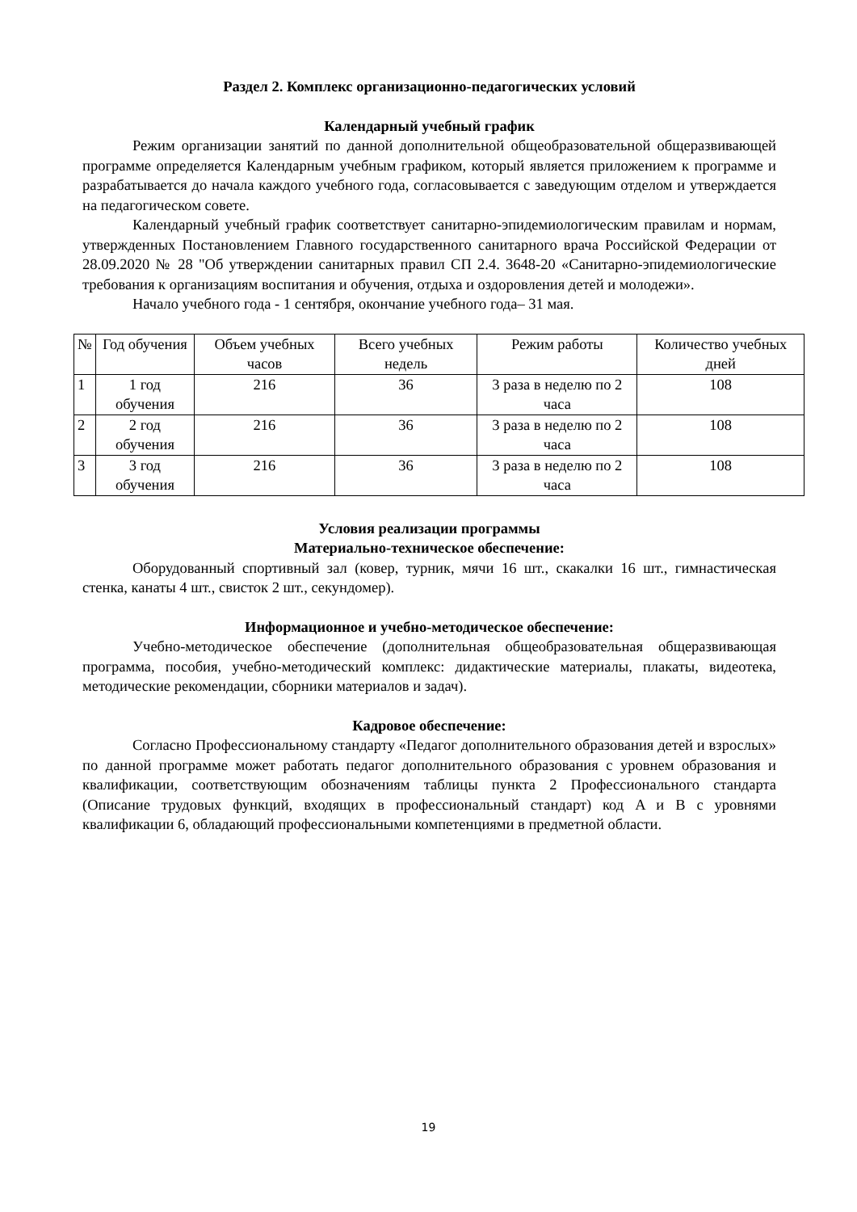Раздел 2. Комплекс организационно-педагогических условий
Календарный учебный график
Режим организации занятий по данной дополнительной общеобразовательной общеразвивающей программе определяется Календарным учебным графиком, который является приложением к программе и разрабатывается до начала каждого учебного года, согласовывается с заведующим отделом и утверждается на педагогическом совете.
Календарный учебный график соответствует санитарно-эпидемиологическим правилам и нормам, утвержденных Постановлением Главного государственного санитарного врача Российской Федерации от 28.09.2020 № 28 "Об утверждении санитарных правил СП 2.4. 3648-20 «Санитарно-эпидемиологические требования к организациям воспитания и обучения, отдыха и оздоровления детей и молодежи».
Начало учебного года - 1 сентября, окончание учебного года– 31 мая.
| № | Год обучения | Объем учебных часов | Всего учебных недель | Режим работы | Количество учебных дней |
| --- | --- | --- | --- | --- | --- |
| 1 | 1 год обучения | 216 | 36 | 3 раза в неделю по 2 часа | 108 |
| 2 | 2 год обучения | 216 | 36 | 3 раза в неделю по 2 часа | 108 |
| 3 | 3 год обучения | 216 | 36 | 3 раза в неделю по 2 часа | 108 |
Условия реализации программы
Материально-техническое обеспечение:
Оборудованный спортивный зал (ковер, турник, мячи 16 шт., скакалки 16 шт., гимнастическая стенка, канаты 4 шт., свисток 2 шт., секундомер).
Информационное и учебно-методическое обеспечение:
Учебно-методическое обеспечение (дополнительная общеобразовательная общеразвивающая программа, пособия, учебно-методический комплекс: дидактические материалы, плакаты, видеотека, методические рекомендации, сборники материалов и задач).
Кадровое обеспечение:
Согласно Профессиональному стандарту «Педагог дополнительного образования детей и взрослых» по данной программе может работать педагог дополнительного образования с уровнем образования и квалификации, соответствующим обозначениям таблицы пункта 2 Профессионального стандарта (Описание трудовых функций, входящих в профессиональный стандарт) код A и B с уровнями квалификации 6, обладающий профессиональными компетенциями в предметной области.
19